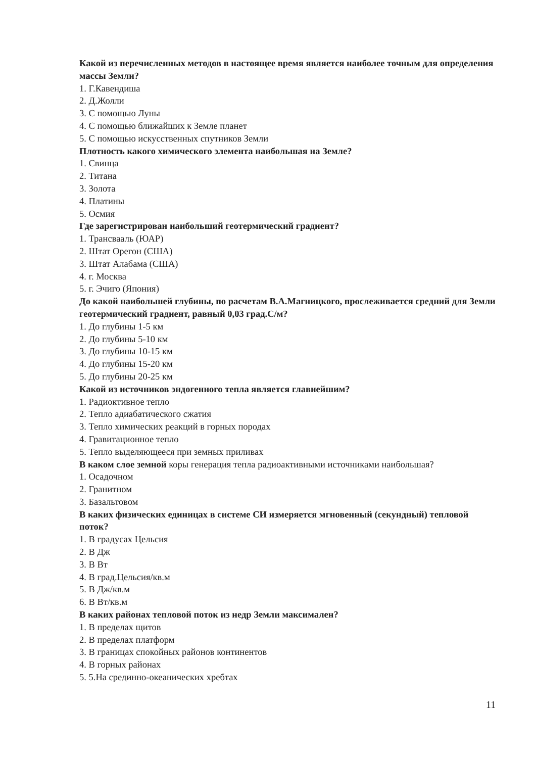Какой из перечисленных методов в настоящее время является наиболее точным для определения массы Земли?
1. Г.Кавендиша
2. Д.Жолли
3. С помощью Луны
4. С помощью ближайших к Земле планет
5. С помощью искусственных спутников Земли
Плотность какого химического элемента наибольшая на Земле?
1. Свинца
2. Титана
3. Золота
4. Платины
5. Осмия
Где зарегистрирован наибольший геотермический градиент?
1. Трансвааль (ЮАР)
2. Штат Орегон (США)
3. Штат Алабама (США)
4. г. Москва
5. г. Эчиго (Япония)
До какой наибольшей глубины, по расчетам В.А.Магницкого, прослеживается средний для Земли геотермический градиент, равный 0,03 град.С/м?
1. До глубины 1-5 км
2. До глубины 5-10 км
3. До глубины 10-15 км
4. До глубины 15-20 км
5. До глубины 20-25 км
Какой из источников эндогенного тепла является главнейшим?
1. Радиоктивное тепло
2. Тепло адиабатического сжатия
3. Тепло химических реакций в горных породах
4. Гравитационное тепло
5. Тепло выделяющееся при земных приливах
В каком слое земной коры генерация тепла радиоактивными источниками наибольшая?
1. Осадочном
2. Гранитном
3. Базальтовом
В каких физических единицах в системе СИ измеряется мгновенный (секундный) тепловой поток?
1. В градусах Цельсия
2. В Дж
3. В Вт
4. В град.Цельсия/кв.м
5. В Дж/кв.м
6. В Вт/кв.м
В каких районах тепловой поток из недр Земли максимален?
1. В пределах щитов
2. В пределах платформ
3. В границах спокойных районов континентов
4. В горных районах
5. 5.На срединно-океанических хребтах
11